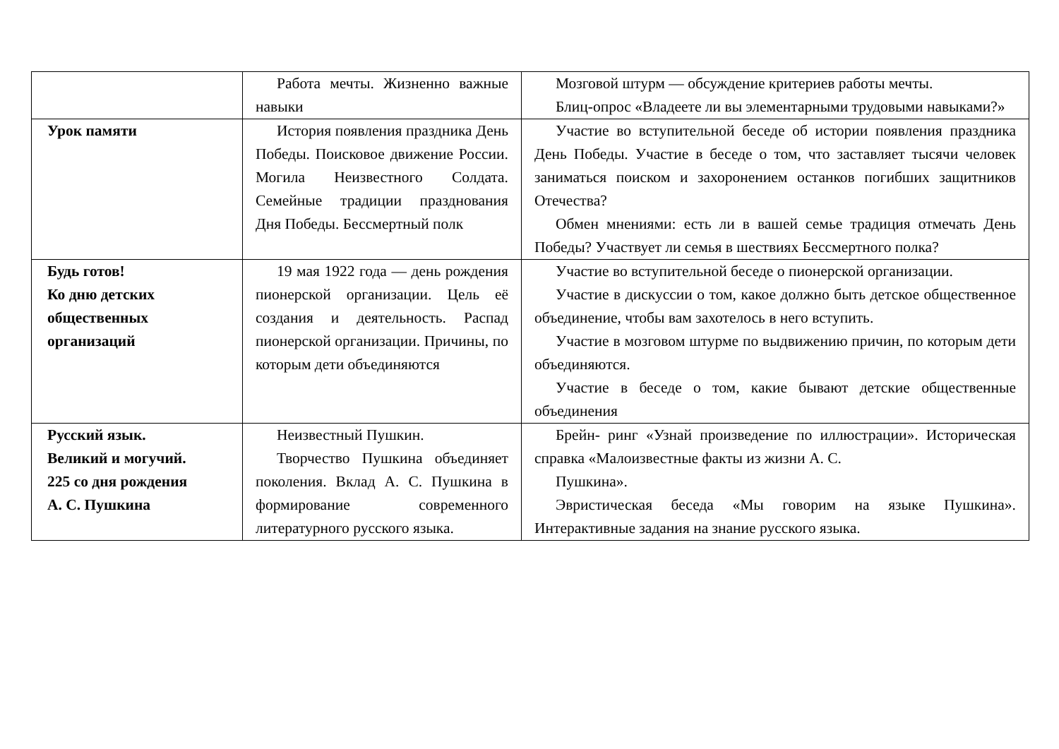| | Работа мечты. Жизненно важные навыки | Мозговой штурм — обсуждение критериев работы мечты. Блиц-опрос «Владеете ли вы элементарными трудовыми навыками?» |
| Урок памяти | История появления праздника День Победы. Поисковое движение России. Могила Неизвестного Солдата. Семейные традиции празднования Дня Победы. Бессмертный полк | Участие во вступительной беседе об истории появления праздника День Победы. Участие в беседе о том, что заставляет тысячи человек заниматься поиском и захоронением останков погибших защитников Отечества? Обмен мнениями: есть ли в вашей семье традиция отмечать День Победы? Участвует ли семья в шествиях Бессмертного полка? |
| Будь готов! Ко дню детских общественных организаций | 19 мая 1922 года — день рождения пионерской организации. Цель её создания и деятельность. Распад пионерской организации. Причины, по которым дети объединяются | Участие во вступительной беседе о пионерской организации. Участие в дискуссии о том, какое должно быть детское общественное объединение, чтобы вам захотелось в него вступить. Участие в мозговом штурме по выдвижению причин, по которым дети объединяются. Участие в беседе о том, какие бывают детские общественные объединения |
| Русский язык. Великий и могучий. 225 со дня рождения А. С. Пушкина | Неизвестный Пушкин. Творчество Пушкина объединяет поколения. Вклад А. С. Пушкина в формирование современного литературного русского языка. | Брейн- ринг «Узнай произведение по иллюстрации». Историческая справка «Малоизвестные факты из жизни А. С. Пушкина». Эвристическая беседа «Мы говорим на языке Пушкина». Интерактивные задания на знание русского языка. |